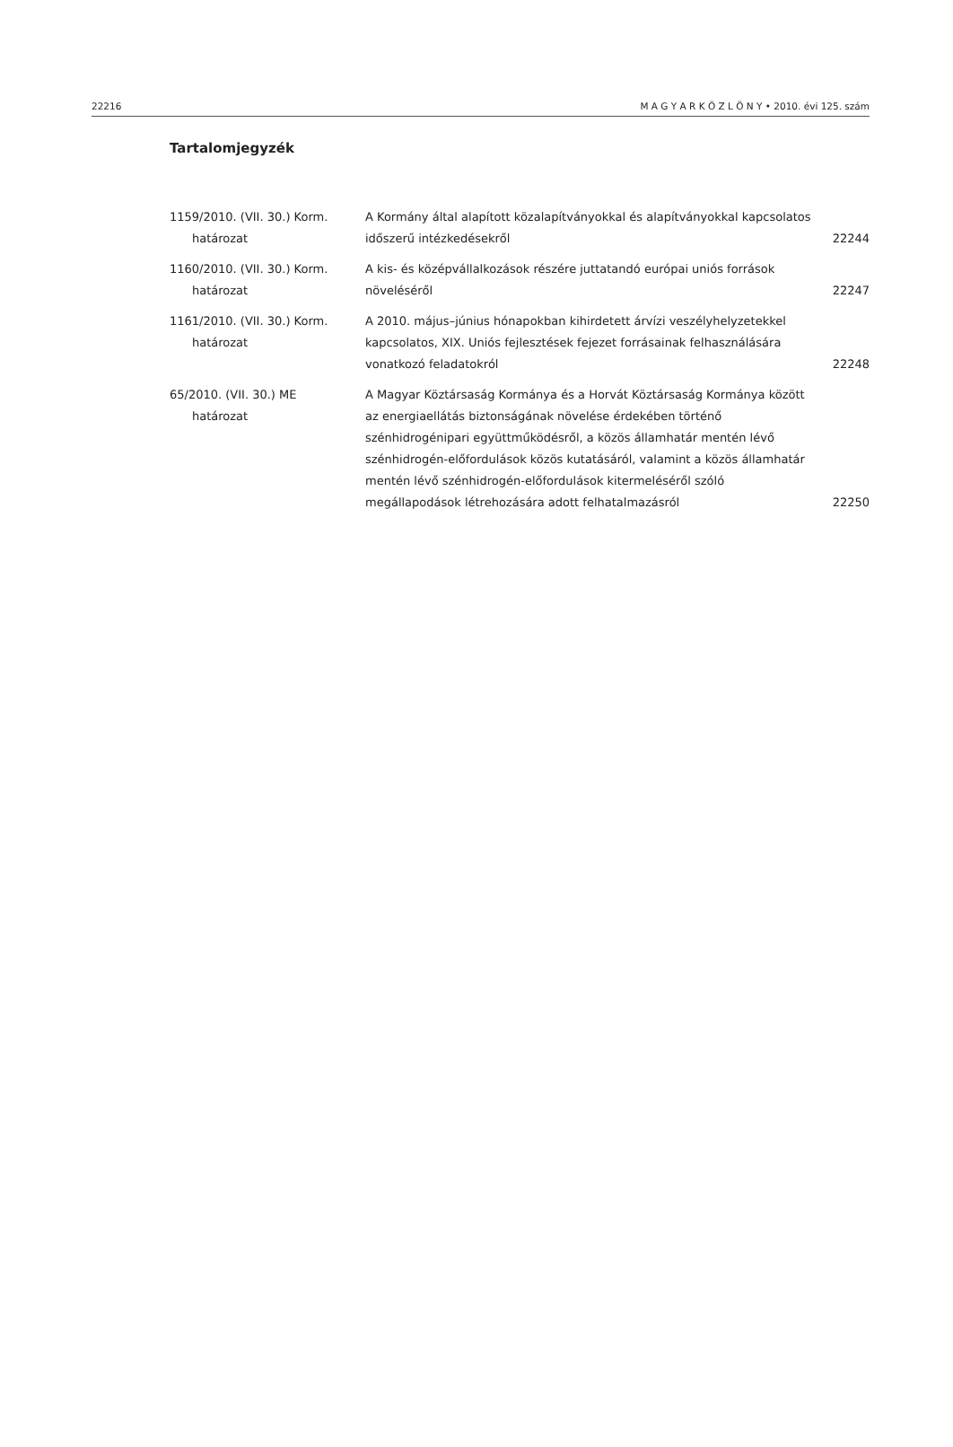22216 M A G Y A R K Ö Z L Ö N Y • 2010. évi 125. szám
Tartalomjegyzék
| 1159/2010. (VII. 30.) Korm. határozat | A Kormány által alapított közalapítványokkal és alapítványokkal kapcsolatos időszerű intézkedésekről | 22244 |
| 1160/2010. (VII. 30.) Korm. határozat | A kis- és középvállalkozások részére juttatandó európai uniós források növeléséről | 22247 |
| 1161/2010. (VII. 30.) Korm. határozat | A 2010. május–június hónapokban kihirdetett árvízi veszélyhelyzetekkel kapcsolatos, XIX. Uniós fejlesztések fejezet forrásainak felhasználására vonatkozó feladatokról | 22248 |
| 65/2010. (VII. 30.) ME határozat | A Magyar Köztársaság Kormánya és a Horvát Köztársaság Kormánya között az energiaellátás biztonságának növelése érdekében történő szénhidrogénipari együttműködésről, a közös államhatár mentén lévő szénhidrogén-előfordulások közös kutatásáról, valamint a közös államhatár mentén lévő szénhidrogén-előfordulások kitermeléséről szóló megállapodások létrehozására adott felhatalmazásról | 22250 |